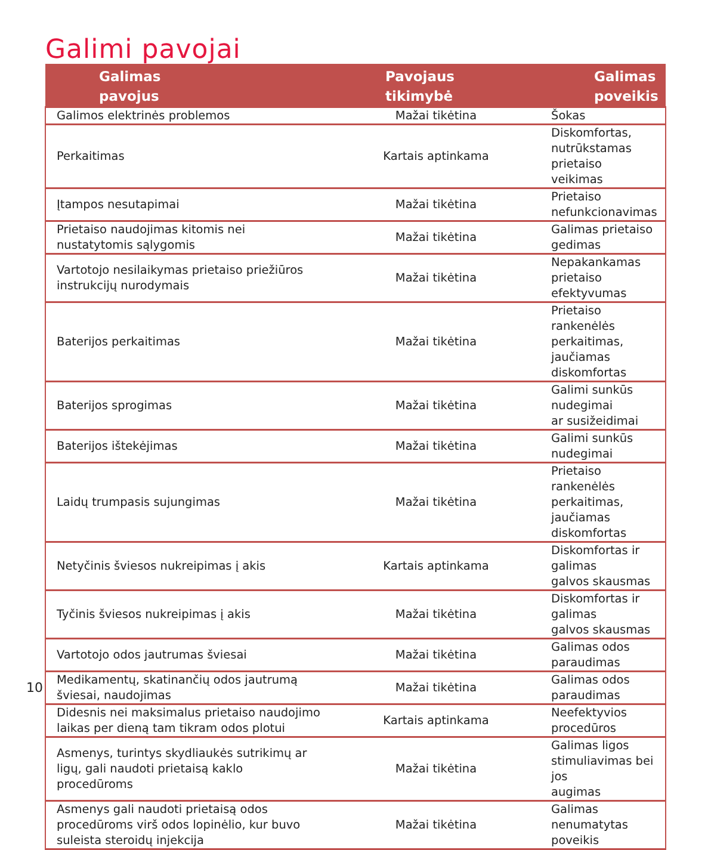Galimi pavojai
| Galimas pavojus | Pavojaus tikimybė | Galimas poveikis |
| --- | --- | --- |
| Galimos elektrinės problemos | Mažai tikėtina | Šokas |
| Perkaitimas | Kartais aptinkama | Diskomfortas, nutrūkstamas prietaiso veikimas |
| Įtampos nesutapimai | Mažai tikėtina | Prietaiso nefunkcionavimas |
| Prietaiso naudojimas kitomis nei nustatytomis sąlygomis | Mažai tikėtina | Galimas prietaiso gedimas |
| Vartotojo nesilaikymas prietaiso priežiūros instrukcijų nurodymais | Mažai tikėtina | Nepakankamas prietaiso efektyvumas |
| Baterijos perkaitimas | Mažai tikėtina | Prietaiso rankenėlės perkaitimas, jaučiamas diskomfortas |
| Baterijos sprogimas | Mažai tikėtina | Galimi sunkūs nudegimai ar susižeidimai |
| Baterijos ištekėjimas | Mažai tikėtina | Galimi sunkūs nudegimai |
| Laidų trumpasis sujungimas | Mažai tikėtina | Prietaiso rankenėlės perkaitimas, jaučiamas diskomfortas |
| Netyčinis šviesos nukreipimas į akis | Kartais aptinkama | Diskomfortas ir galimas galvos skausmas |
| Tyčinis šviesos nukreipimas į akis | Mažai tikėtina | Diskomfortas ir galimas galvos skausmas |
| Vartotojo odos jautrumas šviesai | Mažai tikėtina | Galimas odos paraudimas |
| Medikamentų, skatinančių odos jautrumą šviesai, naudojimas | Mažai tikėtina | Galimas odos paraudimas |
| Didesnis nei maksimalus prietaiso naudojimo laikas per dieną tam tikram odos plotui | Kartais aptinkama | Neefektyvios procedūros |
| Asmenys, turintys skydliaukės sutrikimų ar ligų, gali naudoti prietaisą kaklo procedūroms | Mažai tikėtina | Galimas ligos stimuliavimas bei jos augimas |
| Asmenys gali naudoti prietaisą odos procedūroms virš odos lopinėlio, kur buvo suleista steroidų injekcija | Mažai tikėtina | Galimas nenumatytas poveikis |
10